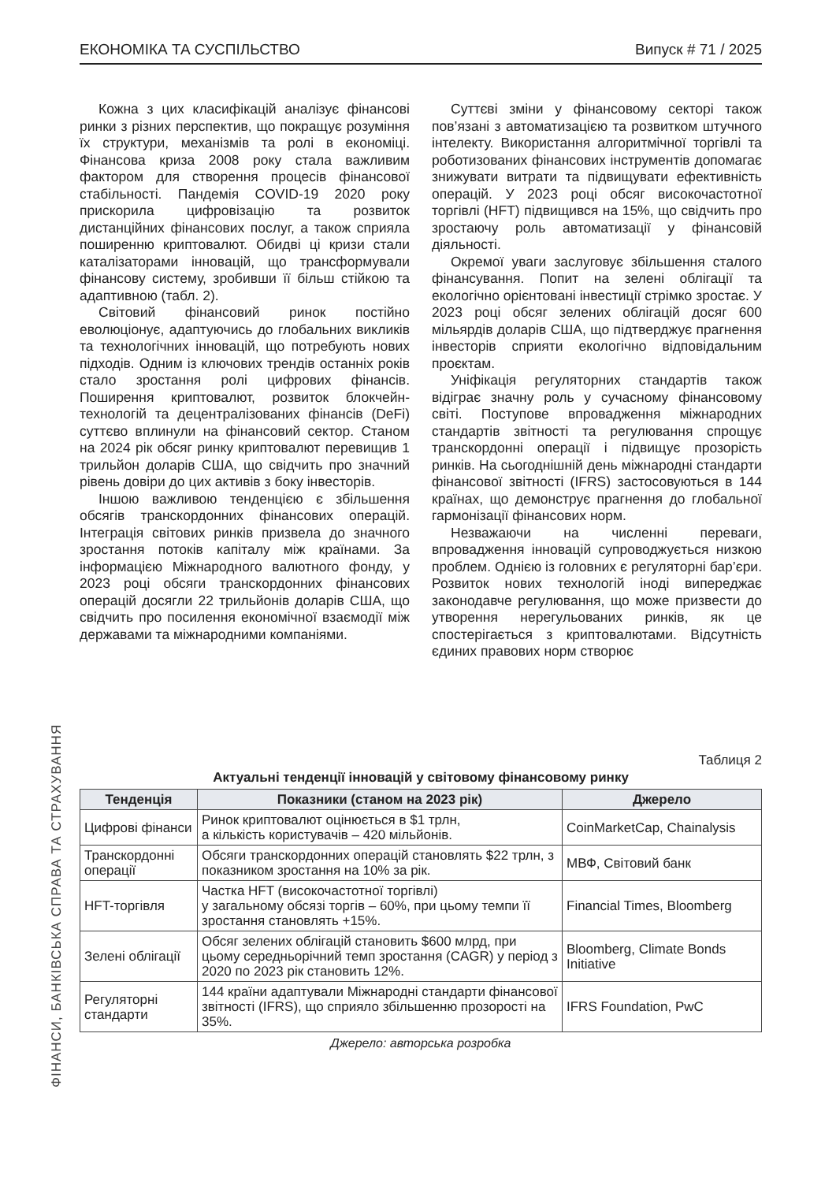ЕКОНОМІКА ТА СУСПІЛЬСТВО Випуск # 71 / 2025
Кожна з цих класифікацій аналізує фінансові ринки з різних перспектив, що покращує розуміння їх структури, механізмів та ролі в економіці. Фінансова криза 2008 року стала важливим фактором для створення процесів фінансової стабільності. Пандемія COVID-19 2020 року прискорила цифровізацію та розвиток дистанційних фінансових послуг, а також сприяла поширенню криптовалют. Обидві ці кризи стали каталізаторами інновацій, що трансформували фінансову систему, зробивши її більш стійкою та адаптивною (табл. 2).
Світовий фінансовий ринок постійно еволюціонує, адаптуючись до глобальних викликів та технологічних інновацій, що потребують нових підходів. Одним із ключових трендів останніх років стало зростання ролі цифрових фінансів. Поширення криптовалют, розвиток блокчейн-технологій та децентралізованих фінансів (DeFi) суттєво вплинули на фінансовий сектор. Станом на 2024 рік обсяг ринку криптовалют перевищив 1 трильйон доларів США, що свідчить про значний рівень довіри до цих активів з боку інвесторів.
Іншою важливою тенденцією є збільшення обсягів транскордонних фінансових операцій. Інтеграція світових ринків призвела до значного зростання потоків капіталу між країнами. За інформацією Міжнародного валютного фонду, у 2023 році обсяги транскордонних фінансових операцій досягли 22 трильйонів доларів США, що свідчить про посилення економічної взаємодії між державами та міжнародними компаніями.
Суттєві зміни у фінансовому секторі також пов’язані з автоматизацією та розвитком штучного інтелекту. Використання алгоритмічної торгівлі та роботизованих фінансових інструментів допомагає знижувати витрати та підвищувати ефективність операцій. У 2023 році обсяг високочастотної торгівлі (HFT) підвищився на 15%, що свідчить про зростаючу роль автоматизації у фінансовій діяльності.
Окремої уваги заслуговує збільшення сталого фінансування. Попит на зелені облігації та екологічно орієнтовані інвестиції стрімко зростає. У 2023 році обсяг зелених облігацій досяг 600 мільярдів доларів США, що підтверджує прагнення інвесторів сприяти екологічно відповідальним проєктам.
Уніфікація регуляторних стандартів також відіграє значну роль у сучасному фінансовому світі. Поступове впровадження міжнародних стандартів звітності та регулювання спрощує транскордонні операції і підвищує прозорість ринків. На сьогоднішній день міжнародні стандарти фінансової звітності (IFRS) застосовуються в 144 країнах, що демонструє прагнення до глобальної гармонізації фінансових норм.
Незважаючи на численні переваги, впровадження інновацій супроводжується низкою проблем. Однією із головних є регуляторні бар’єри. Розвиток нових технологій іноді випереджає законодавче регулювання, що може призвести до утворення нерегульованих ринків, як це спостерігається з криптовалютами. Відсутність єдиних правових норм створює
Таблиця 2
Актуальні тенденції інновацій у світовому фінансовому ринку
| Тенденція | Показники (станом на 2023 рік) | Джерело |
| --- | --- | --- |
| Цифрові фінанси | Ринок криптовалют оцінюється в $1 трлн, а кількість користувачів – 420 мільйонів. | CoinMarketCap, Chainalysis |
| Транскордонні операції | Обсяги транскордонних операцій становлять $22 трлн, з показником зростання на 10% за рік. | МВФ, Світовий банк |
| HFT-торгівля | Частка HFT (високочастотної торгівлі) у загальному обсязі торгів – 60%, при цьому темпи її зростання становлять +15%. | Financial Times, Bloomberg |
| Зелені облігації | Обсяг зелених облігацій становить $600 млрд, при цьому середньорічний темп зростання (CAGR) у період з 2020 по 2023 рік становить 12%. | Bloomberg, Climate Bonds Initiative |
| Регуляторні стандарти | 144 країни адаптували Міжнародні стандарти фінансової звітності (IFRS), що сприяло збільшенню прозорості на 35%. | IFRS Foundation, PwC |
Джерело: авторська розробка
ФІНАНСИ, БАНКІВСЬКА СПРАВА ТА СТРАХУВАННЯ